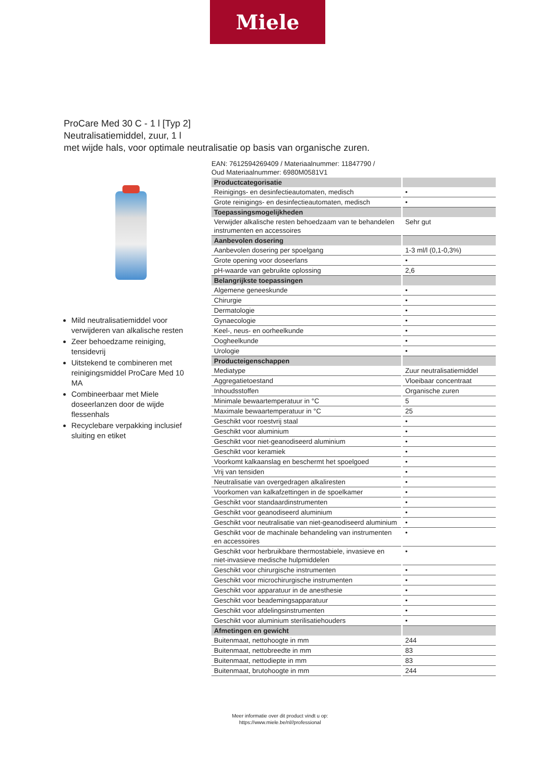Miele
ProCare Med 30 C - 1 l [Typ 2]
Neutralisatiemiddel, zuur, 1 l
met wijde hals, voor optimale neutralisatie op basis van organische zuren.
Mild neutralisatiemiddel voor verwijderen van alkalische resten
Zeer behoedzame reiniging, tensidevrij
Uitstekend te combineren met reinigingsmiddel ProCare Med 10 MA
Combineerbaar met Miele doseerlanzen door de wijde flessenhals
Recyclebare verpakking inclusief sluiting en etiket
EAN: 7612594269409 / Materiaalnummer: 11847790 /
Oud Materiaalnummer: 6980M0581V1
| Productcategorisatie | |
| --- | --- |
| Reinigings- en desinfectieautomaten, medisch | • |
| Grote reinigings- en desinfectieautomaten, medisch | • |
| Toepassingsmogelijkheden | |
| Verwijder alkalische resten behoedzaam van te behandelen instrumenten en accessoires | Sehr gut |
| Aanbevolen dosering | |
| Aanbevolen dosering per spoelgang | 1-3 ml/l (0,1-0,3%) |
| Grote opening voor doseerlans | • |
| pH-waarde van gebruikte oplossing | 2,6 |
| Belangrijkste toepassingen | |
| Algemene geneeskunde | • |
| Chirurgie | • |
| Dermatologie | • |
| Gynaecologie | • |
| Keel-, neus- en oorheelkunde | • |
| Oogheelkunde | • |
| Urologie | • |
| Producteigenschappen | |
| Mediatype | Zuur neutralisatiemiddel |
| Aggregatietoestand | Vloeibaar concentraat |
| Inhoudsstoffen | Organische zuren |
| Minimale bewaartemperatuur in °C | 5 |
| Maximale bewaartemperatuur in °C | 25 |
| Geschikt voor roestvrij staal | • |
| Geschikt voor aluminium | • |
| Geschikt voor niet-geanodiseerd aluminium | • |
| Geschikt voor keramiek | • |
| Voorkomt kalkaanslag en beschermt het spoelgoed | • |
| Vrij van tensiden | • |
| Neutralisatie van overgedragen alkaliresten | • |
| Voorkomen van kalkafzettingen in de spoelkamer | • |
| Geschikt voor standaardinstrumenten | • |
| Geschikt voor geanodiseerd aluminium | • |
| Geschikt voor neutralisatie van niet-geanodiseerd aluminium | • |
| Geschikt voor de machinale behandeling van instrumenten en accessoires | • |
| Geschikt voor herbruikbare thermostabiele, invasieve en niet-invasieve medische hulpmiddelen | • |
| Geschikt voor chirurgische instrumenten | • |
| Geschikt voor microchirurgische instrumenten | • |
| Geschikt voor apparatuur in de anesthesie | • |
| Geschikt voor beademingsapparatuur | • |
| Geschikt voor afdelingsinstrumenten | • |
| Geschikt voor aluminium sterilisatiehouders | • |
| Afmetingen en gewicht | |
| Buitenmaat, nettohoogte in mm | 244 |
| Buitenmaat, nettobreedte in mm | 83 |
| Buitenmaat, nettodiepte in mm | 83 |
| Buitenmaat, brutohoogte in mm | 244 |
Meer informatie over dit product vindt u op:
https://www.miele.be/nl//professional